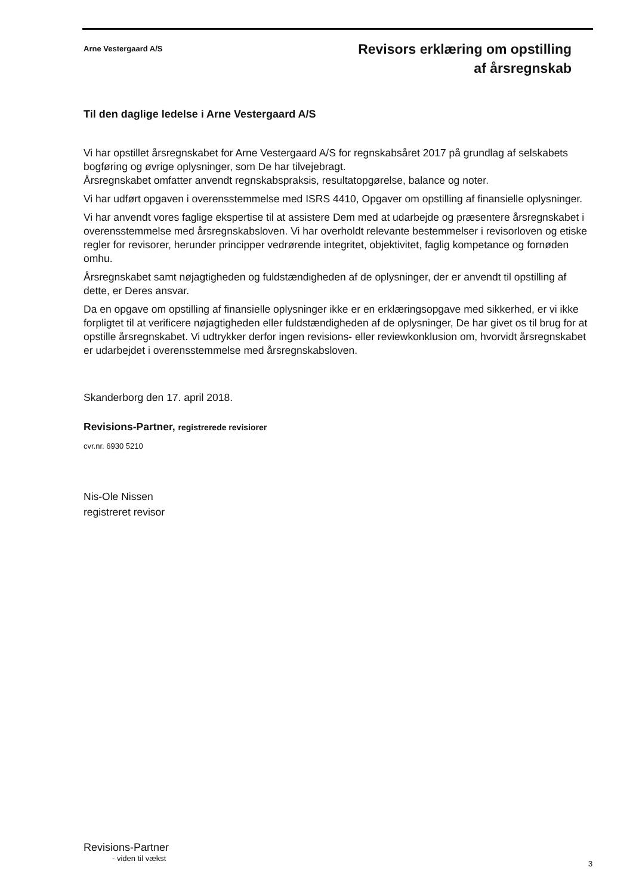Arne Vestergaard A/S
Revisors erklæring om opstilling
af årsregnskab
Til den daglige ledelse i Arne Vestergaard A/S
Vi har opstillet årsregnskabet for Arne Vestergaard A/S for regnskabsåret 2017 på grundlag af selskabets bogføring og øvrige oplysninger, som De har tilvejebragt.
Årsregnskabet omfatter anvendt regnskabspraksis, resultatopgørelse, balance og noter.
Vi har udført opgaven i overensstemmelse med ISRS 4410, Opgaver om opstilling af finansielle oplysninger.
Vi har anvendt vores faglige ekspertise til at assistere Dem med at udarbejde og præsentere årsregnskabet i overensstemmelse med årsregnskabsloven. Vi har overholdt relevante bestemmelser i revisorloven og etiske regler for revisorer, herunder principper vedrørende integritet, objektivitet, faglig kompetance og fornøden omhu.
Årsregnskabet samt nøjagtigheden og fuldstændigheden af de oplysninger, der er anvendt til opstilling af dette, er Deres ansvar.
Da en opgave om opstilling af finansielle oplysninger ikke er en erklæringsopgave med sikkerhed, er vi ikke forpligtet til at verificere nøjagtigheden eller fuldstændigheden af de oplysninger, De har givet os til brug for at opstille årsregnskabet. Vi udtrykker derfor ingen revisions- eller reviewkonklusion om, hvorvidt årsregnskabet er udarbejdet i overensstemmelse med årsregnskabsloven.
Skanderborg den 17. april 2018.
Revisions-Partner, registrerede revisiorer
cvr.nr. 6930 5210
Nis-Ole Nissen
registreret revisor
Revisions-Partner
- viden til vækst
3